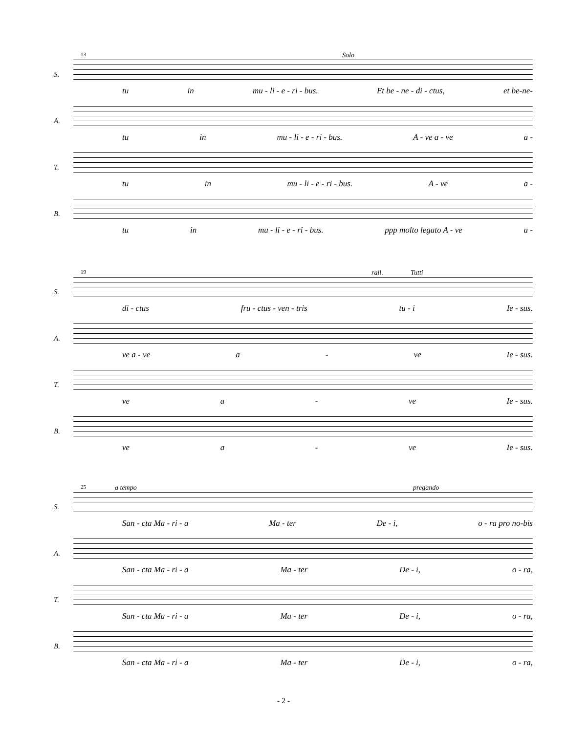13 Solo
S.
tu in mu - li - e - ri - bus. Et be - ne - di - ctus, et be-ne-
A.
tu in mu - li - e - ri - bus. A - ve a - ve a -
T.
tu in mu - li - e - ri - bus. A - ve a -
B.
tu in mu - li - e - ri - bus. ppp molto legato A - ve a -
19 rall. Tutti
S.
di - ctus fru - ctus - ven - tris tu - i Ie - sus.
A.
ve a - ve a - ve Ie - sus.
T.
ve a - ve Ie - sus.
B.
ve a - ve Ie - sus.
25 a tempo pregando
S.
San - cta Ma - ri - a Ma - ter De - i, o - ra pro no-bis
A.
San - cta Ma - ri - a Ma - ter De - i, o - ra,
T.
San - cta Ma - ri - a Ma - ter De - i, o - ra,
B.
San - cta Ma - ri - a Ma - ter De - i, o - ra,
- 2 -